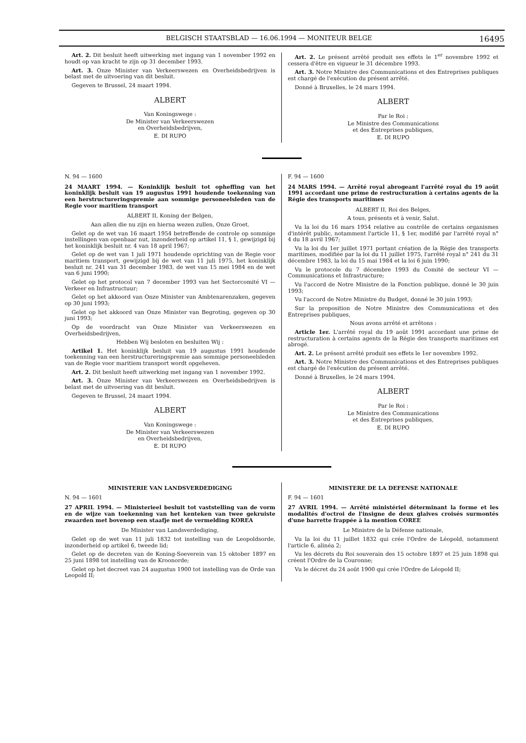BELGISCH STAATSBLAD — 16.06.1994 — MONITEUR BELGE 16495
Art. 2. Dit besluit heeft uitwerking met ingang van 1 november 1992 en houdt op van kracht te zijn op 31 december 1993.
Art. 3. Onze Minister van Verkeerswezen en Overheidsbedrijven is belast met de uitvoering van dit besluit.
Gegeven te Brussel, 24 maart 1994.
ALBERT
Van Koningswege :
De Minister van Verkeerswezen
en Overheidsbedrijven,
E. DI RUPO
Art. 2. Le présent arrêté produit ses effets le 1<sup>er</sup> novembre 1992 et cessera d'être en vigueur le 31 décembre 1993.
Art. 3. Notre Ministre des Communications et des Entreprises publiques est chargé de l'exécution du présent arrêté.
Donné à Bruxelles, le 24 mars 1994.
ALBERT
Par le Roi :
Le Ministre des Communications
et des Entreprises publiques,
E. DI RUPO
N. 94 — 1600
24 MAART 1994. — Koninklijk besluit tot opheffing van het koninklijk besluit van 19 augustus 1991 houdende toekenning van een herstructureringspremie aan sommige personeelsleden van de Regie voor maritiem transport
ALBERT II, Koning der Belgen,
Aan allen die nu zijn en hierna wezen zullen, Onze Groet.
Gelet op de wet van 16 maart 1954 betreffende de controle op sommige instellingen van openbaar nut, inzonderheid op artikel 11, § 1, gewijzigd bij het koninklijk besluit nr. 4 van 18 april 1967;
Gelet op de wet van 1 juli 1971 houdende oprichting van de Regie voor maritiem transport, gewijzigd bij de wet van 11 juli 1975, het koninklijk besluit nr. 241 van 31 december 1983, de wet van 15 mei 1984 en de wet van 6 juni 1990;
Gelet op het protocol van 7 december 1993 van het Sectorcomité VI — Verkeer en Infrastructuur;
Gelet op het akkoord van Onze Minister van Ambtenarenzaken, gegeven op 30 juni 1993;
Gelet op het akkoord van Onze Minister van Begroting, gegeven op 30 juni 1993;
Op de voordracht van Onze Minister van Verkeerswezen en Overheidsbedrijven,
Hebben Wij besloten en besluiten Wij :
Artikel 1. Het koninklijk besluit van 19 augustus 1991 houdende toekenning van een herstructureringspremie aan sommige personeelsleden van de Regie voor maritiem transport wordt opgeheven.
Art. 2. Dit besluit heeft uitwerking met ingang van 1 november 1992.
Art. 3. Onze Minister van Verkeerswezen en Overheidsbedrijven is belast met de uitvoering van dit besluit.
Gegeven te Brussel, 24 maart 1994.
ALBERT
Van Koningswege :
De Minister van Verkeerswezen
en Overheidsbedrijven,
E. DI RUPO
F. 94 — 1600
24 MARS 1994. — Arrêté royal abrogeant l'arrêté royal du 19 août 1991 accordant une prime de restructuration à certains agents de la Régie des transports maritimes
ALBERT II, Roi des Belges,
A tous, présents et à venir, Salut.
Vu la loi du 16 mars 1954 relative au contrôle de certains organismes d'intérêt public, notamment l'article 11, § 1er, modifié par l'arrêté royal n° 4 du 18 avril 1967;
Vu la loi du 1er juillet 1971 portant création de la Régie des transports maritimes, modifiée par la loi du 11 juillet 1975, l'arrêté royal n° 241 du 31 décembre 1983, la loi du 15 mai 1984 et la loi 6 juin 1990;
Vu le protocole du 7 décembre 1993 du Comité de secteur VI — Communications et Infrastructure;
Vu l'accord de Notre Ministre de la Fonction publique, donné le 30 juin 1993;
Vu l'accord de Notre Ministre du Budget, donné le 30 juin 1993;
Sur la proposition de Notre Ministre des Communications et des Entreprises publiques,
Nous avons arrêté et arrêtons :
Article 1er. L'arrêté royal du 19 août 1991 accordant une prime de restructuration à certains agents de la Régie des transports maritimes est abrogé.
Art. 2. Le présent arrêté produit ses effets le 1er novembre 1992.
Art. 3. Notre Ministre des Communications et des Entreprises publiques est chargé de l'exécution du présent arrêté.
Donné à Bruxelles, le 24 mars 1994.
ALBERT
Par le Roi :
Le Ministre des Communications
et des Entreprises publiques,
E. DI RUPO
MINISTERIE VAN LANDSVERDEDIGING
N. 94 — 1601
27 APRIL 1994. — Ministerieel besluit tot vaststelling van de vorm en de wijze van toekenning van het kenteken van twee gekruiste zwaarden met bovenop een staafje met de vermelding KOREA
De Minister van Landsverdediging,
Gelet op de wet van 11 juli 1832 tot instelling van de Leopoldsorde, inzonderheid op artikel 6, tweede lid;
Gelet op de decreten van de Koning-Soeverein van 15 oktober 1897 en 25 juni 1898 tot instelling van de Kroonorde;
Gelet op het decreet van 24 augustus 1900 tot instelling van de Orde van Leopold II;
MINISTERE DE LA DEFENSE NATIONALE
F. 94 — 1601
27 AVRIL 1994. — Arrêté ministériel déterminant la forme et les modalités d'octroi de l'insigne de deux glaives croisés surmontés d'une barrette frappée à la mention COREE
Le Ministre de la Défense nationale,
Vu la loi du 11 juillet 1832 qui crée l'Ordre de Léopold, notamment l'article 6, alinéa 2;
Vu les décrets du Roi souverain des 15 octobre 1897 et 25 juin 1898 qui créent l'Ordre de la Couronne;
Vu le décret du 24 août 1900 qui crée l'Ordre de Léopold II;